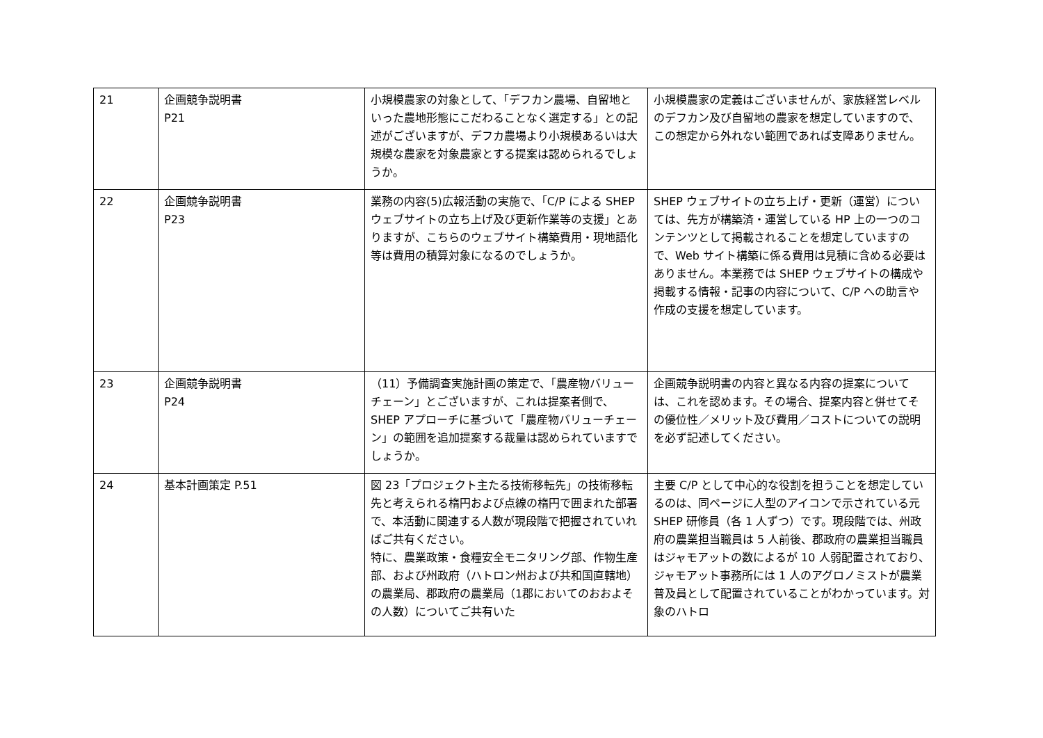| 21 | 企画競争説明書 P21 | 小規模農家の対象として、「デフカン農場、自留地といった農地形態にこだわることなく選定する」との記述がございますが、デフカ農場より小規模あるいは大規模な農家を対象農家とする提案は認められるでしょうか。 | 小規模農家の定義はございませんが、家族経営レベルのデフカン及び自留地の農家を想定していますので、この想定から外れない範囲であれば支障ありません。 |
| 22 | 企画競争説明書 P23 | 業務の内容(5)広報活動の実施で、「C/P による SHEP ウェブサイトの立ち上げ及び更新作業等の支援」とありますが、こちらのウェブサイト構築費用・現地語化等は費用の積算対象になるのでしょうか。 | SHEP ウェブサイトの立ち上げ・更新（運営）については、先方が構築済・運営している HP 上の一つのコンテンツとして掲載されることを想定していますので、Web サイト構築に係る費用は見積に含める必要はありません。本業務では SHEP ウェブサイトの構成や掲載する情報・記事の内容について、C/P への助言や作成の支援を想定しています。 |
| 23 | 企画競争説明書 P24 | （11）予備調査実施計画の策定で、「農産物バリューチェーン」とございますが、これは提案者側で、SHEP アプローチに基づいて「農産物バリューチェーン」の範囲を追加提案する裁量は認められていますでしょうか。 | 企画競争説明書の内容と異なる内容の提案については、これを認めます。その場合、提案内容と併せてその優位性／メリット及び費用／コストについての説明を必ず記述してください。 |
| 24 | 基本計画策定 P.51 | 図 23「プロジェクト主たる技術移転先」の技術移転先と考えられる楕円および点線の楕円で囲まれた部署で、本活動に関連する人数が現段階で把握されていればご共有ください。 特に、農業政策・食糧安全モニタリング部、作物生産部、および州政府（ハトロン州および共和国直轄地）の農業局、郡政府の農業局（1郡においてのおおよその人数）についてご共有いた | 主要 C/P として中心的な役割を担うことを想定しているのは、同ページに人型のアイコンで示されている元 SHEP 研修員（各 1 人ずつ）です。現段階では、州政府の農業担当職員は 5 人前後、郡政府の農業担当職員はジャモアットの数によるが 10 人弱配置されており、ジャモアット事務所には 1 人のアグロノミストが農業普及員として配置されていることがわかっています。対象のハトロ |